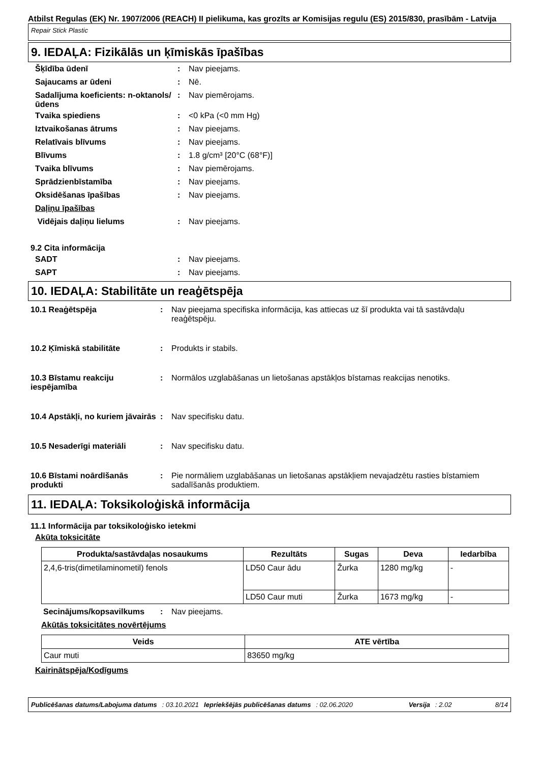Atbilst Regulas (EK) Nr. 1907/2006 (REACH) II pielikuma, kas grozīts ar Komisijas regulu (ES) 2015/830, prasībām - Latvija
Repair Stick Plastic
9. IEDAĻA: Fizikālās un ķīmiskās īpašības
Šķīdība ūdenī: Nav pieejams.
Sajaucams ar ūdeni: Nē.
Sadalījuma koeficients: n-oktanols/ūdens: Nav piemērojams.
Tvaika spiediens: <0 kPa (<0 mm Hg)
Iztvaikošanas ātrums: Nav pieejams.
Relatīvais blīvums: Nav pieejams.
Blīvums: 1.8 g/cm³ [20°C (68°F)]
Tvaika blīvums: Nav piemērojams.
Sprādzienbīstamība: Nav pieejams.
Oksidēšanas īpašības: Nav pieejams.
Daļiņu īpašības
Vidējais daļiņu lielums: Nav pieejams.
9.2 Cita informācija
SADT: Nav pieejams.
SAPT: Nav pieejams.
10. IEDAĻA: Stabilitāte un reaģētspēja
10.1 Reaģētspēja: Nav pieejama specifiska informācija, kas attiecas uz šī produkta vai tā sastāvdaļu reaģētspēju.
10.2 Ķīmiskā stabilitāte: Produkts ir stabils.
10.3 Bīstamu reakciju iespējamība: Normālos uzglabāšanas un lietošanas apstākļos bīstamas reakcijas nenotiks.
10.4 Apstākļi, no kuriem jāvairās: Nav specifisku datu.
10.5 Nesaderīgi materiāli: Nav specifisku datu.
10.6 Bīstami noārdīšanās produkti: Pie normāliem uzglabāšanas un lietošanas apstākļiem nevajadzētu rasties bīstamiem sadalīšanās produktiem.
11. IEDAĻA: Toksikoloģiskā informācija
11.1 Informācija par toksikoloģisko ietekmi
Akūta toksicitāte
| Produkta/sastāvdaļas nosaukums | Rezultāts | Sugas | Deva | Iedarbība |
| --- | --- | --- | --- | --- |
| 2,4,6-tris(dimetilaminometil) fenols | LD50 Caur ādu | Žurka | 1280 mg/kg | - |
| | LD50 Caur muti | Žurka | 1673 mg/kg | - |
Secinājums/kopsavilkums: Nav pieejams.
Akūtās toksicitātes novērtējums
| Veids | ATE vērtība |
| --- | --- |
| Caur muti | 83650 mg/kg |
Kairinātspēja/Kodīgums
Publicēšanas datums/Labojuma datums: 03.10.2021 Iepriekšējās publicēšanas datums: 02.06.2020 Versija: 2.02 8/14